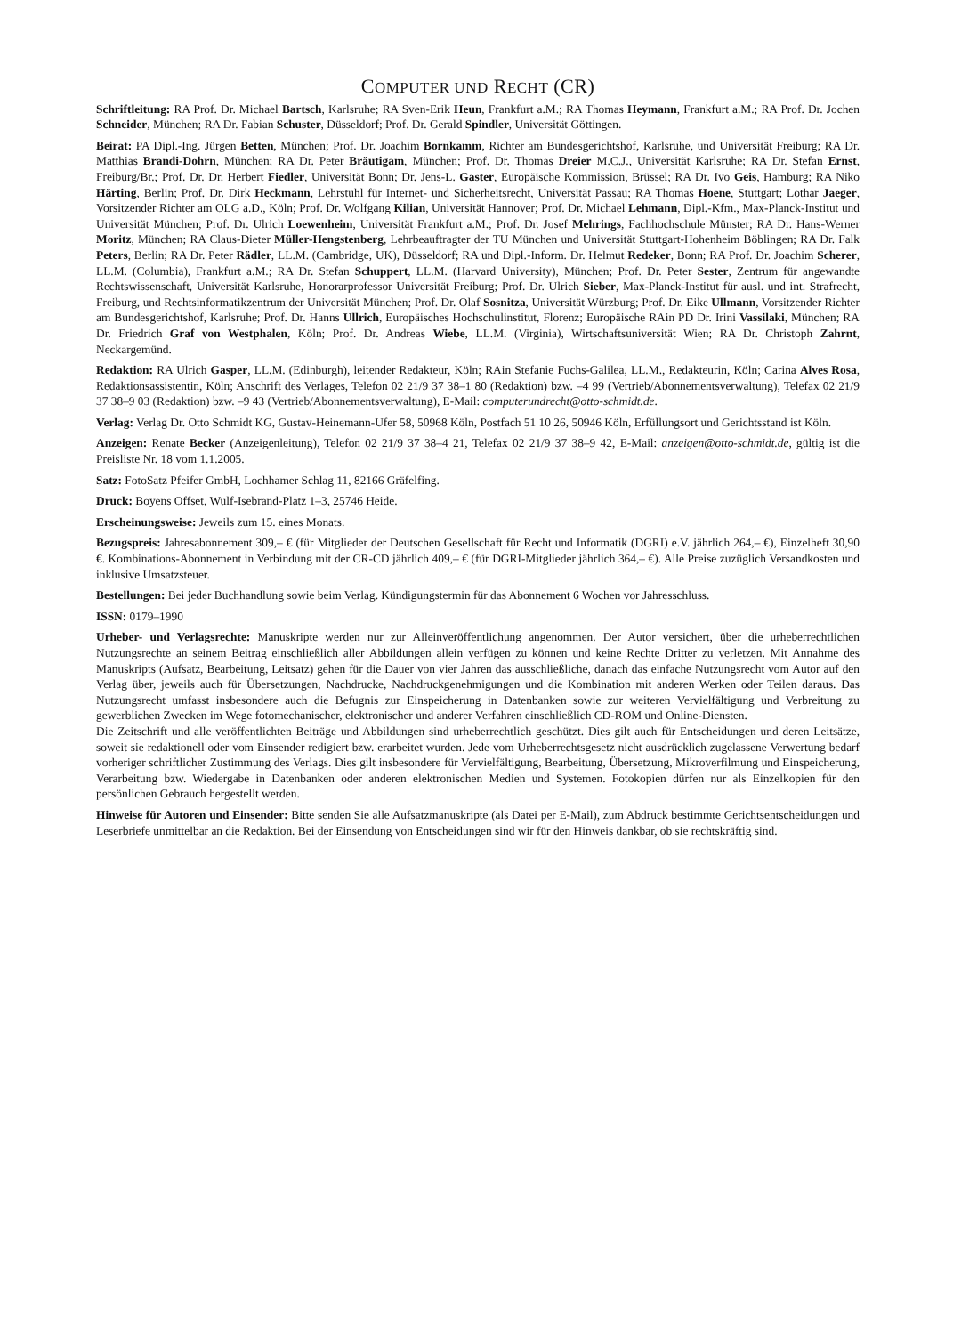COMPUTER UND RECHT (CR)
Schriftleitung: RA Prof. Dr. Michael Bartsch, Karlsruhe; RA Sven-Erik Heun, Frankfurt a.M.; RA Thomas Heymann, Frankfurt a.M.; RA Prof. Dr. Jochen Schneider, München; RA Dr. Fabian Schuster, Düsseldorf; Prof. Dr. Gerald Spindler, Universität Göttingen.
Beirat: PA Dipl.-Ing. Jürgen Betten, München; Prof. Dr. Joachim Bornkamm, Richter am Bundesgerichtshof, Karlsruhe, und Universität Freiburg; RA Dr. Matthias Brandi-Dohrn, München; RA Dr. Peter Bräutigam, München; Prof. Dr. Thomas Dreier M.C.J., Universität Karlsruhe; RA Dr. Stefan Ernst, Freiburg/Br.; Prof. Dr. Dr. Herbert Fiedler, Universität Bonn; Dr. Jens-L. Gaster, Europäische Kommission, Brüssel; RA Dr. Ivo Geis, Hamburg; RA Niko Härting, Berlin; Prof. Dr. Dirk Heckmann, Lehrstuhl für Internet- und Sicherheitsrecht, Universität Passau; RA Thomas Hoene, Stuttgart; Lothar Jaeger, Vorsitzender Richter am OLG a.D., Köln; Prof. Dr. Wolfgang Kilian, Universität Hannover; Prof. Dr. Michael Lehmann, Dipl.-Kfm., Max-Planck-Institut und Universität München; Prof. Dr. Ulrich Loewenheim, Universität Frankfurt a.M.; Prof. Dr. Josef Mehrings, Fachhochschule Münster; RA Dr. Hans-Werner Moritz, München; RA Claus-Dieter Müller-Hengstenberg, Lehrbeauftragter der TU München und Universität Stuttgart-Hohenheim Böblingen; RA Dr. Falk Peters, Berlin; RA Dr. Peter Rädler, LL.M. (Cambridge, UK), Düsseldorf; RA und Dipl.-Inform. Dr. Helmut Redeker, Bonn; RA Prof. Dr. Joachim Scherer, LL.M. (Columbia), Frankfurt a.M.; RA Dr. Stefan Schuppert, LL.M. (Harvard University), München; Prof. Dr. Peter Sester, Zentrum für angewandte Rechtswissenschaft, Universität Karlsruhe, Honorarprofessor Universität Freiburg; Prof. Dr. Ulrich Sieber, Max-Planck-Institut für ausl. und int. Strafrecht, Freiburg, und Rechtsinformatikzentrum der Universität München; Prof. Dr. Olaf Sosnitza, Universität Würzburg; Prof. Dr. Eike Ullmann, Vorsitzender Richter am Bundesgerichtshof, Karlsruhe; Prof. Dr. Hanns Ullrich, Europäisches Hochschulinstitut, Florenz; Europäische RAin PD Dr. Irini Vassilaki, München; RA Dr. Friedrich Graf von Westphalen, Köln; Prof. Dr. Andreas Wiebe, LL.M. (Virginia), Wirtschaftsuniversität Wien; RA Dr. Christoph Zahrnt, Neckargemünd.
Redaktion: RA Ulrich Gasper, LL.M. (Edinburgh), leitender Redakteur, Köln; RAin Stefanie Fuchs-Galilea, LL.M., Redakteurin, Köln; Carina Alves Rosa, Redaktionsassistentin, Köln; Anschrift des Verlages, Telefon 02 21/9 37 38–1 80 (Redaktion) bzw. –4 99 (Vertrieb/Abonnementsverwaltung), Telefax 02 21/9 37 38–9 03 (Redaktion) bzw. –9 43 (Vertrieb/Abonnementsverwaltung), E-Mail: computerundrecht@otto-schmidt.de.
Verlag: Verlag Dr. Otto Schmidt KG, Gustav-Heinemann-Ufer 58, 50968 Köln, Postfach 51 10 26, 50946 Köln, Erfüllungsort und Gerichtsstand ist Köln.
Anzeigen: Renate Becker (Anzeigenleitung), Telefon 02 21/9 37 38–4 21, Telefax 02 21/9 37 38–9 42, E-Mail: anzeigen@otto-schmidt.de, gültig ist die Preisliste Nr. 18 vom 1.1.2005.
Satz: FotoSatz Pfeifer GmbH, Lochhamer Schlag 11, 82166 Gräfelfing.
Druck: Boyens Offset, Wulf-Isebrand-Platz 1–3, 25746 Heide.
Erscheinungsweise: Jeweils zum 15. eines Monats.
Bezugspreis: Jahresabonnement 309,– € (für Mitglieder der Deutschen Gesellschaft für Recht und Informatik (DGRI) e.V. jährlich 264,– €), Einzelheft 30,90 €. Kombinations-Abonnement in Verbindung mit der CR-CD jährlich 409,– € (für DGRI-Mitglieder jährlich 364,– €). Alle Preise zuzüglich Versandkosten und inklusive Umsatzsteuer.
Bestellungen: Bei jeder Buchhandlung sowie beim Verlag. Kündigungstermin für das Abonnement 6 Wochen vor Jahresschluss.
ISSN: 0179–1990
Urheber- und Verlagsrechte: Manuskripte werden nur zur Alleinveröffentlichung angenommen. Der Autor versichert, über die urheberrechtlichen Nutzungsrechte an seinem Beitrag einschließlich aller Abbildungen allein verfügen zu können und keine Rechte Dritter zu verletzen. Mit Annahme des Manuskripts (Aufsatz, Bearbeitung, Leitsatz) gehen für die Dauer von vier Jahren das ausschließliche, danach das einfache Nutzungsrecht vom Autor auf den Verlag über, jeweils auch für Übersetzungen, Nachdrucke, Nachdruckgenehmigungen und die Kombination mit anderen Werken oder Teilen daraus. Das Nutzungsrecht umfasst insbesondere auch die Befugnis zur Einspeicherung in Datenbanken sowie zur weiteren Vervielfältigung und Verbreitung zu gewerblichen Zwecken im Wege fotomechanischer, elektronischer und anderer Verfahren einschließlich CD-ROM und Online-Diensten.
Die Zeitschrift und alle veröffentlichten Beiträge und Abbildungen sind urheberrechtlich geschützt. Dies gilt auch für Entscheidungen und deren Leitsätze, soweit sie redaktionell oder vom Einsender redigiert bzw. erarbeitet wurden. Jede vom Urheberrechtsgesetz nicht ausdrücklich zugelassene Verwertung bedarf vorheriger schriftlicher Zustimmung des Verlags. Dies gilt insbesondere für Vervielfältigung, Bearbeitung, Übersetzung, Mikroverfilmung und Einspeicherung, Verarbeitung bzw. Wiedergabe in Datenbanken oder anderen elektronischen Medien und Systemen. Fotokopien dürfen nur als Einzelkopien für den persönlichen Gebrauch hergestellt werden.
Hinweise für Autoren und Einsender: Bitte senden Sie alle Aufsatzmanuskripte (als Datei per E-Mail), zum Abdruck bestimmte Gerichtsentscheidungen und Leserbriefe unmittelbar an die Redaktion. Bei der Einsendung von Entscheidungen sind wir für den Hinweis dankbar, ob sie rechtskräftig sind.